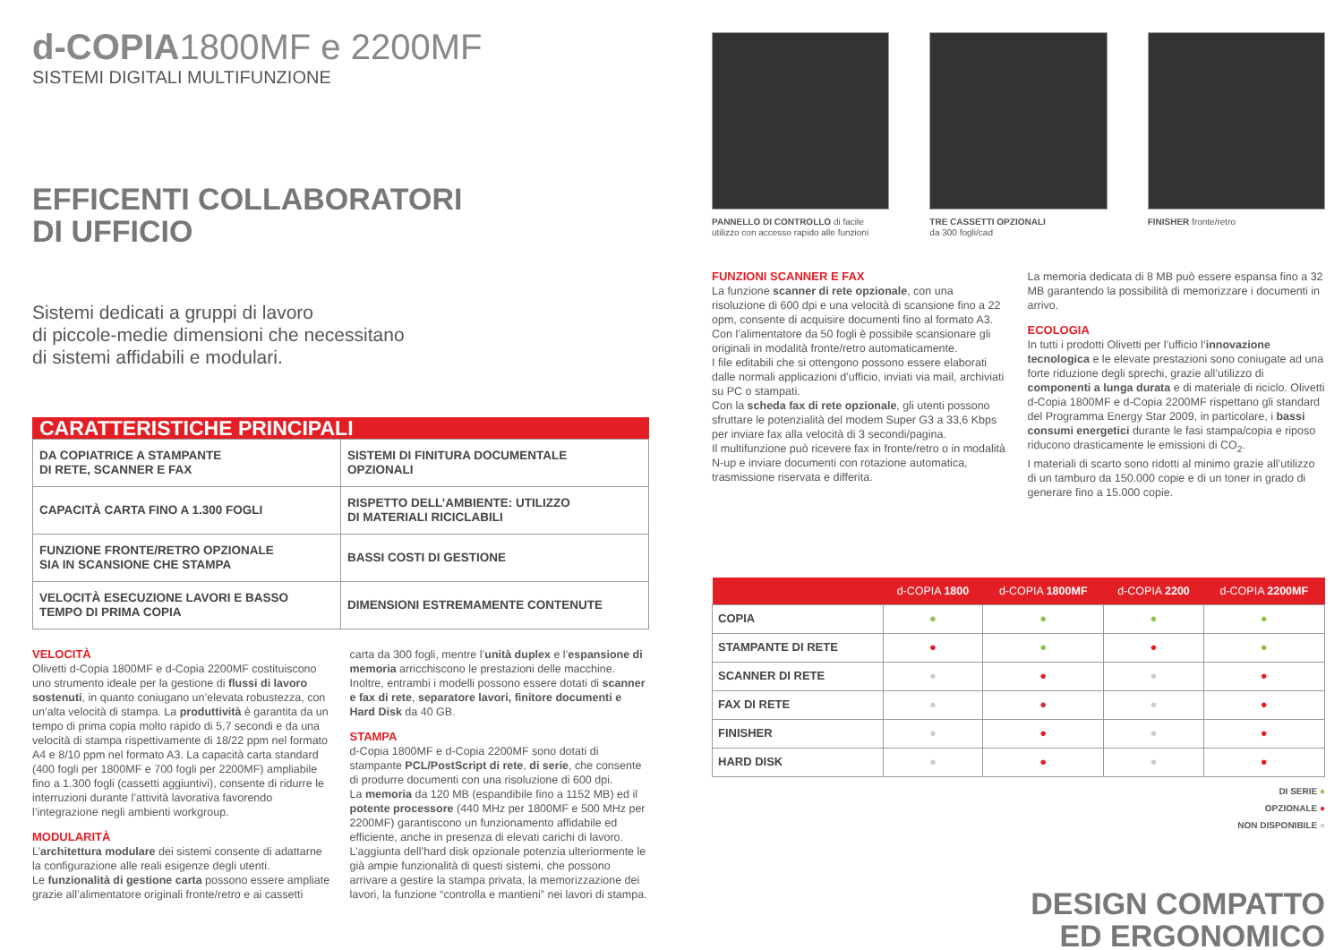d-COPIA1800MF e 2200MF
SISTEMI DIGITALI MULTIFUNZIONE
EFFICENTI COLLABORATORI
DI UFFICIO
Sistemi dedicati a gruppi di lavoro
di piccole-medie dimensioni che necessitano
di sistemi affidabili e modulari.
CARATTERISTICHE PRINCIPALI
| DA COPIATRICE A STAMPANTE DI RETE, SCANNER E FAX | SISTEMI DI FINITURA DOCUMENTALE OPZIONALI |
| CAPACITÀ CARTA FINO A 1.300 FOGLI | RISPETTO DELL’AMBIENTE: UTILIZZO DI MATERIALI RICICLABILI |
| FUNZIONE FRONTE/RETRO OPZIONALE SIA IN SCANSIONE CHE STAMPA | BASSI COSTI DI GESTIONE |
| VELOCITÀ ESECUZIONE LAVORI E BASSO TEMPO DI PRIMA COPIA | DIMENSIONI ESTREMAMENTE CONTENUTE |
VELOCITÀ
Olivetti d-Copia 1800MF e d-Copia 2200MF costituiscono uno strumento ideale per la gestione di flussi di lavoro sostenuti, in quanto coniugano un’elevata robustezza, con un’alta velocità di stampa. La produttività è garantita da un tempo di prima copia molto rapido di 5,7 secondi e da una velocità di stampa rispettivamente di 18/22 ppm nel formato A4 e 8/10 ppm nel formato A3. La capacità carta standard (400 fogli per 1800MF e 700 fogli per 2200MF) ampliabile fino a 1.300 fogli (cassetti aggiuntivi), consente di ridurre le interruzioni durante l’attività lavorativa favorendo l’integrazione negli ambienti workgroup.
MODULARITÀ
L’architettura modulare dei sistemi consente di adattarne la configurazione alle reali esigenze degli utenti.
Le funzionalità di gestione carta possono essere ampliate grazie all’alimentatore originali fronte/retro e ai cassetti
carta da 300 fogli, mentre l’unità duplex e l’espansione di memoria arricchiscono le prestazioni delle macchine. Inoltre, entrambi i modelli possono essere dotati di scanner e fax di rete, separatore lavori, finitore documenti e Hard Disk da 40 GB.
STAMPA
d-Copia 1800MF e d-Copia 2200MF sono dotati di stampante PCL/PostScript di rete, di serie, che consente di produrre documenti con una risoluzione di 600 dpi.
La memoria da 120 MB (espandibile fino a 1152 MB) ed il potente processore (440 MHz per 1800MF e 500 MHz per 2200MF) garantiscono un funzionamento affidabile ed efficiente, anche in presenza di elevati carichi di lavoro.
L’aggiunta dell’hard disk opzionale potenzia ulteriormente le già ampie funzionalità di questi sistemi, che possono arrivare a gestire la stampa privata, la memorizzazione dei lavori, la funzione “controlla e mantieni” nei lavori di stampa.
PANNELLO DI CONTROLLO di facile utilizzo con accesso rapido alle funzioni
TRE CASSETTI OPZIONALI
da 300 fogli/cad
FINISHER fronte/retro
FUNZIONI SCANNER E FAX
La funzione scanner di rete opzionale, con una risoluzione di 600 dpi e una velocità di scansione fino a 22 opm, consente di acquisire documenti fino al formato A3.
Con l’alimentatore da 50 fogli è possibile scansionare gli originali in modalità fronte/retro automaticamente.
I file editabili che si ottengono possono essere elaborati dalle normali applicazioni d’ufficio, inviati via mail, archiviati su PC o stampati.
Con la scheda fax di rete opzionale, gli utenti possono sfruttare le potenzialità del modem Super G3 a 33,6 Kbps per inviare fax alla velocità di 3 secondi/pagina.
Il multifunzione può ricevere fax in fronte/retro o in modalità N-up e inviare documenti con rotazione automatica, trasmissione riservata e differita.
La memoria dedicata di 8 MB può essere espansa fino a 32 MB garantendo la possibilità di memorizzare i documenti in arrivo.
ECOLOGIA
In tutti i prodotti Olivetti per l’ufficio l’innovazione tecnologica e le elevate prestazioni sono coniugate ad una forte riduzione degli sprechi, grazie all’utilizzo di componenti a lunga durata e di materiale di riciclo. Olivetti d-Copia 1800MF e d-Copia 2200MF rispettano gli standard del Programma Energy Star 2009, in particolare, i bassi consumi energetici durante le fasi stampa/copia e riposo riducono drasticamente le emissioni di CO<sub>2</sub>.
I materiali di scarto sono ridotti al minimo grazie all’utilizzo di un tamburo da 150.000 copie e di un toner in grado di generare fino a 15.000 copie.
| | d-COPIA 1800 | d-COPIA 1800MF | d-COPIA 2200 | d-COPIA 2200MF |
| --- | --- | --- | --- | --- |
| COPIA | ● | ● | ● | ● |
| STAMPANTE DI RETE | ● | ● | ● | ● |
| SCANNER DI RETE | ● | ● | ● | ● |
| FAX DI RETE | ● | ● | ● | ● |
| FINISHER | ● | ● | ● | ● |
| HARD DISK | ● | ● | ● | ● |
DI SERIE ●
OPZIONALE ●
NON DISPONIBILE ●
DESIGN COMPATTO
ED ERGONOMICO